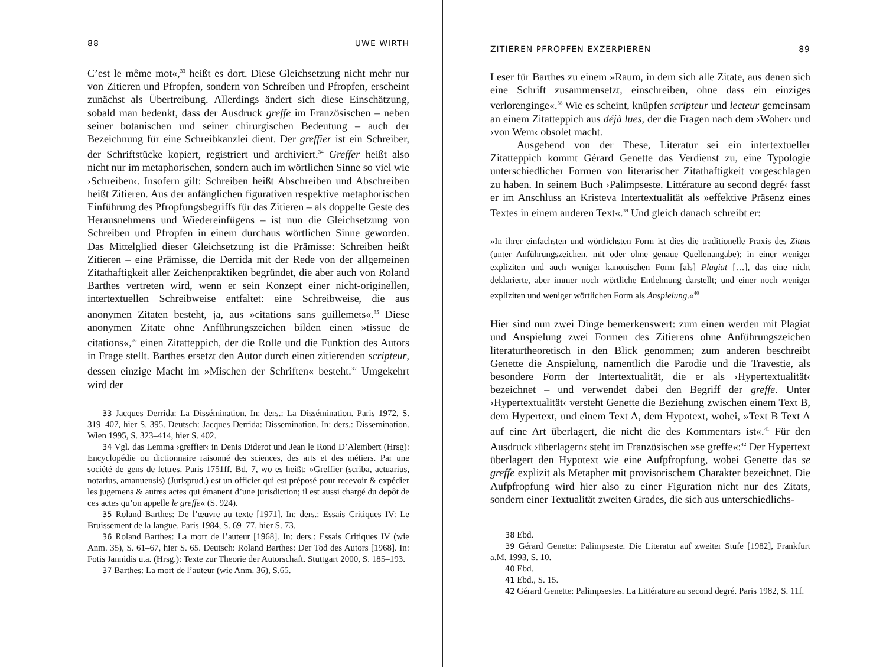88 UWE WIRTH
C’est le même mot«,<sup>33</sup> heißt es dort. Diese Gleichsetzung nicht mehr nur von Zitieren und Pfropfen, sondern von Schreiben und Pfropfen, erscheint zunächst als Übertreibung. Allerdings ändert sich diese Einschätzung, sobald man bedenkt, dass der Ausdruck greffe im Französischen – neben seiner botanischen und seiner chirurgischen Bedeutung – auch der Bezeichnung für eine Schreibkanzlei dient. Der greffier ist ein Schreiber, der Schriftstücke kopiert, registriert und archiviert.<sup>34</sup> Greffer heißt also nicht nur im metaphorischen, sondern auch im wörtlichen Sinne so viel wie ›Schreiben‹. Insofern gilt: Schreiben heißt Abschreiben und Abschreiben heißt Zitieren. Aus der anfänglichen figurativen respektive metaphorischen Einführung des Pfropfungsbegriffs für das Zitieren – als doppelte Geste des Herausnehmens und Wiedereinfügens – ist nun die Gleichsetzung von Schreiben und Pfropfen in einem durchaus wörtlichen Sinne geworden. Das Mittelglied dieser Gleichsetzung ist die Prämisse: Schreiben heißt Zitieren – eine Prämisse, die Derrida mit der Rede von der allgemeinen Zitathaftigkeit aller Zeichenpraktiken begründet, die aber auch von Roland Barthes vertreten wird, wenn er sein Konzept einer nicht-originellen, intertextuellen Schreibweise entfaltet: eine Schreibweise, die aus anonymen Zitaten besteht, ja, aus »citations sans guillemets«.<sup>35</sup> Diese anonymen Zitate ohne Anführungszeichen bilden einen »tissue de citations«,<sup>36</sup> einen Zitatteppich, der die Rolle und die Funktion des Autors in Frage stellt. Barthes ersetzt den Autor durch einen zitierenden scripteur, dessen einzige Macht im »Mischen der Schriften« besteht.<sup>37</sup> Umgekehrt wird der
33 Jacques Derrida: La Dissémination. In: ders.: La Dissémination. Paris 1972, S. 319–407, hier S. 395. Deutsch: Jacques Derrida: Dissemination. In: ders.: Dissemination. Wien 1995, S. 323–414, hier S. 402.
34 Vgl. das Lemma ›greffier‹ in Denis Diderot und Jean le Rond D’Alembert (Hrsg): Encyclopédie ou dictionnaire raisonné des sciences, des arts et des métiers. Par une société de gens de lettres. Paris 1751ff. Bd. 7, wo es heißt: »Greffier (scriba, actuarius, notarius, amanuensis) (Jurisprud.) est un officier qui est préposé pour recevoir & expédier les jugemens & autres actes qui émanent d’une jurisdiction; il est aussi chargé du depôt de ces actes qu’on appelle le greffe« (S. 924).
35 Roland Barthes: De l’œuvre au texte [1971]. In: ders.: Essais Critiques IV: Le Bruissement de la langue. Paris 1984, S. 69–77, hier S. 73.
36 Roland Barthes: La mort de l’auteur [1968]. In: ders.: Essais Critiques IV (wie Anm. 35), S. 61–67, hier S. 65. Deutsch: Roland Barthes: Der Tod des Autors [1968]. In: Fotis Jannidis u.a. (Hrsg.): Texte zur Theorie der Autorschaft. Stuttgart 2000, S. 185–193.
37 Barthes: La mort de l’auteur (wie Anm. 36), S.65.
ZITIEREN PFROPFEN EXZERPIEREN 89
Leser für Barthes zu einem »Raum, in dem sich alle Zitate, aus denen sich eine Schrift zusammensetzt, einschreiben, ohne dass ein einziges verlorenginge«.<sup>38</sup> Wie es scheint, knüpfen scripteur und lecteur gemeinsam an einem Zitatteppich aus déjà lues, der die Fragen nach dem ›Woher‹ und ›von Wem‹ obsolet macht.
Ausgehend von der These, Literatur sei ein intertextueller Zitatteppich kommt Gérard Genette das Verdienst zu, eine Typologie unterschiedlicher Formen von literarischer Zitathaftigkeit vorgeschlagen zu haben. In seinem Buch ›Palimpseste. Littérature au second degré‹ fasst er im Anschluss an Kristeva Intertextualität als »effektive Präsenz eines Textes in einem anderen Text«.<sup>39</sup> Und gleich danach schreibt er:
»In ihrer einfachsten und wörtlichsten Form ist dies die traditionelle Praxis des Zitats (unter Anführungszeichen, mit oder ohne genaue Quellenangabe); in einer weniger expliziten und auch weniger kanonischen Form [als] Plagiat […], das eine nicht deklarierte, aber immer noch wörtliche Entlehnung darstellt; und einer noch weniger expliziten und weniger wörtlichen Form als Anspielung.«<sup>40</sup>
Hier sind nun zwei Dinge bemerkenswert: zum einen werden mit Plagiat und Anspielung zwei Formen des Zitierens ohne Anführungszeichen literaturtheoretisch in den Blick genommen; zum anderen beschreibt Genette die Anspielung, namentlich die Parodie und die Travestie, als besondere Form der Intertextualität, die er als ›Hypertextualität‹ bezeichnet – und verwendet dabei den Begriff der greffe. Unter ›Hypertextualität‹ versteht Genette die Beziehung zwischen einem Text B, dem Hypertext, und einem Text A, dem Hypotext, wobei, »Text B Text A auf eine Art überlagert, die nicht die des Kommentars ist«.<sup>41</sup> Für den Ausdruck ›überlagern‹ steht im Französischen »se greffe«:<sup>42</sup> Der Hypertext überlagert den Hypotext wie eine Aufpfropfung, wobei Genette das se greffe explizit als Metapher mit provisorischem Charakter bezeichnet. Die Aufpfropfung wird hier also zu einer Figuration nicht nur des Zitats, sondern einer Textualität zweiten Grades, die sich aus unterschiedlichs-
38 Ebd.
39 Gérard Genette: Palimpseste. Die Literatur auf zweiter Stufe [1982], Frankfurt a.M. 1993, S. 10.
40 Ebd.
41 Ebd., S. 15.
42 Gérard Genette: Palimpsestes. La Littérature au second degré. Paris 1982, S. 11f.